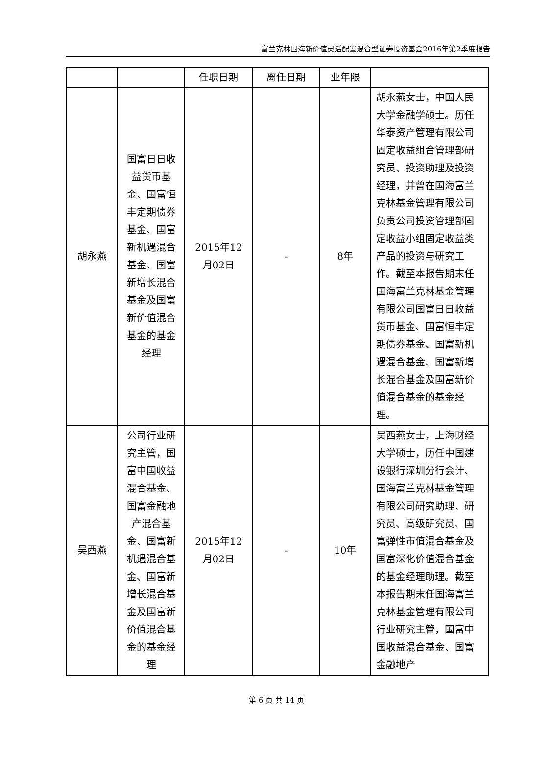富兰克林国海新价值灵活配置混合型证券投资基金2016年第2季度报告
| | | 任职日期 | 离任日期 | 业年限 | |
| --- | --- | --- | --- | --- | --- |
| 胡永燕 | 国富日日收益货币基金、国富恒丰定期债券基金、国富新机遇混合基金、国富新增长混合基金及国富新价值混合基金的基金经理 | 2015年12月02日 | - | 8年 | 胡永燕女士，中国人民大学金融学硕士。历任华泰资产管理有限公司固定收益组合管理部研究员、投资助理及投资经理，并曾在国海富兰克林基金管理有限公司负责公司投资管理部固定收益小组固定收益类产品的投资与研究工作。截至本报告期末任国海富兰克林基金管理有限公司国富日日收益货币基金、国富恒丰定期债券基金、国富新机遇混合基金、国富新增长混合基金及国富新价值混合基金的基金经理。 |
| 吴西燕 | 公司行业研究主管，国富中国收益混合基金、国富金融地产混合基金、国富新机遇混合基金、国富新增长混合基金及国富新价值混合基金的基金经理 | 2015年12月02日 | - | 10年 | 吴西燕女士，上海财经大学硕士，历任中国建设银行深圳分行会计、国海富兰克林基金管理有限公司研究助理、研究员、高级研究员、国富弹性市值混合基金及国富深化价值混合基金的基金经理助理。截至本报告期末任国海富兰克林基金管理有限公司行业研究主管，国富中国收益混合基金、国富金融地产 |
第 6 页 共 14 页